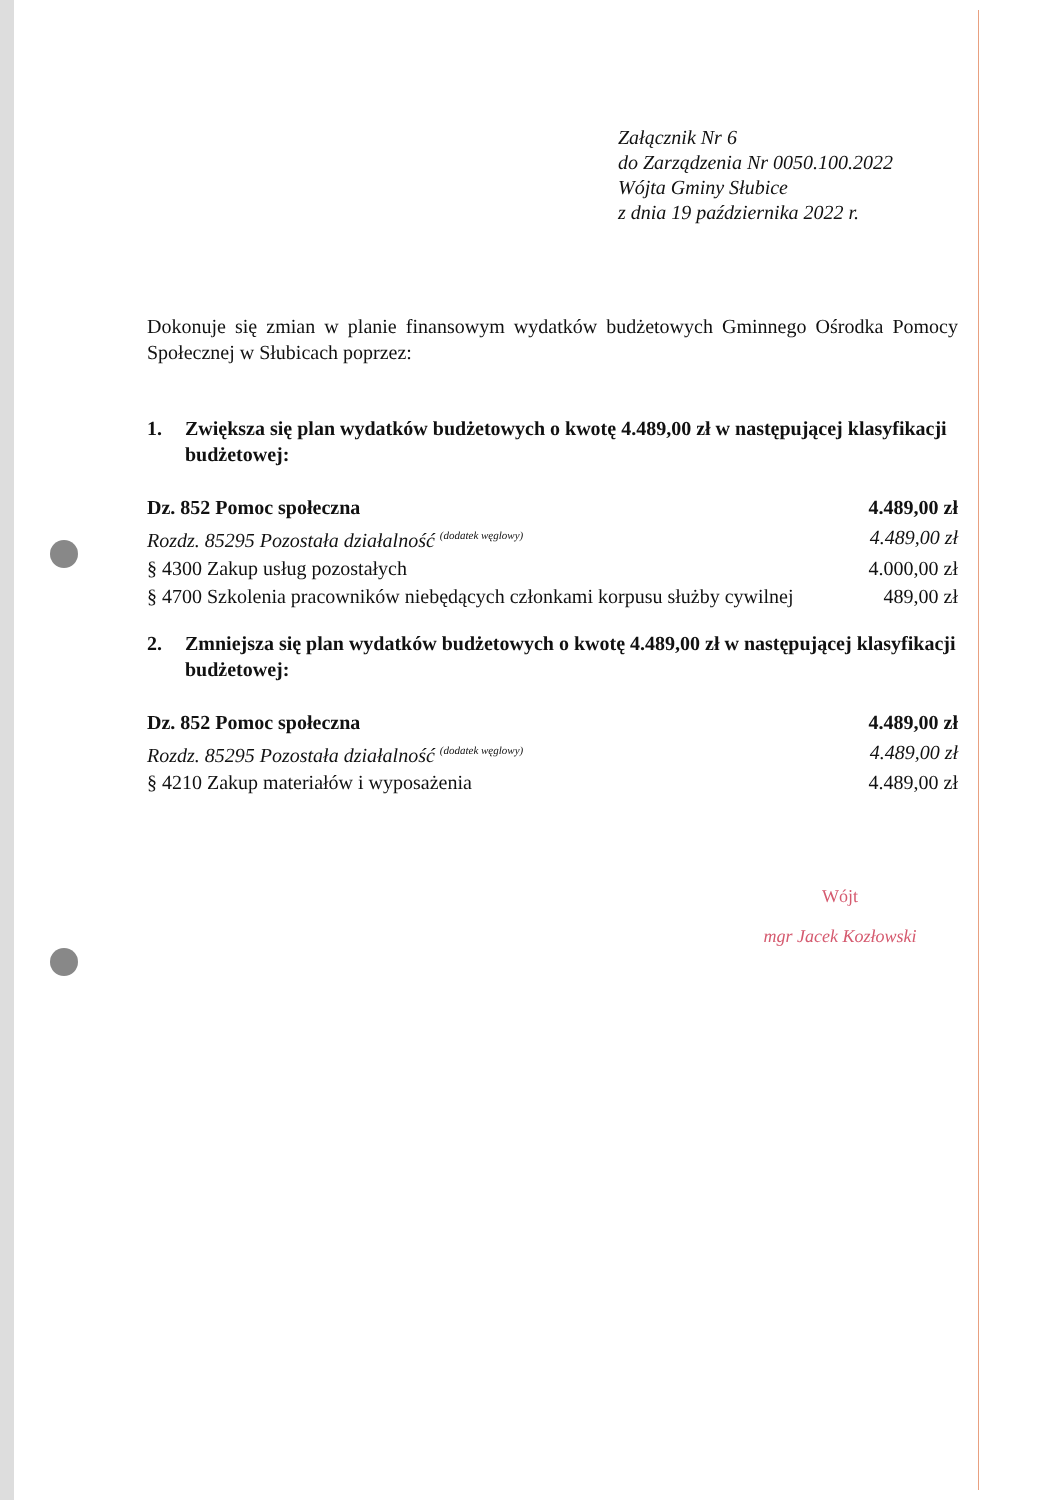Załącznik Nr 6
do Zarządzenia Nr 0050.100.2022
Wójta Gminy Słubice
z dnia 19 października 2022 r.
Dokonuje się zmian w planie finansowym wydatków budżetowych Gminnego Ośrodka Pomocy Społecznej w Słubicach poprzez:
1. Zwiększa się plan wydatków budżetowych o kwotę 4.489,00 zł w następującej klasyfikacji budżetowej:
| Dz. 852 Pomoc społeczna | 4.489,00 zł |
| Rozdz. 85295 Pozostała działalność <sup>(dodatek węglowy)</sup> | 4.489,00 zł |
| § 4300 Zakup usług pozostałych | 4.000,00 zł |
| § 4700 Szkolenia pracowników niebędących członkami korpusu służby cywilnej | 489,00 zł |
2. Zmniejsza się plan wydatków budżetowych o kwotę 4.489,00 zł w następującej klasyfikacji budżetowej:
| Dz. 852 Pomoc społeczna | 4.489,00 zł |
| Rozdz. 85295 Pozostała działalność <sup>(dodatek węglowy)</sup> | 4.489,00 zł |
| § 4210 Zakup materiałów i wyposażenia | 4.489,00 zł |
Wójt
mgr Jacek Kozłowski